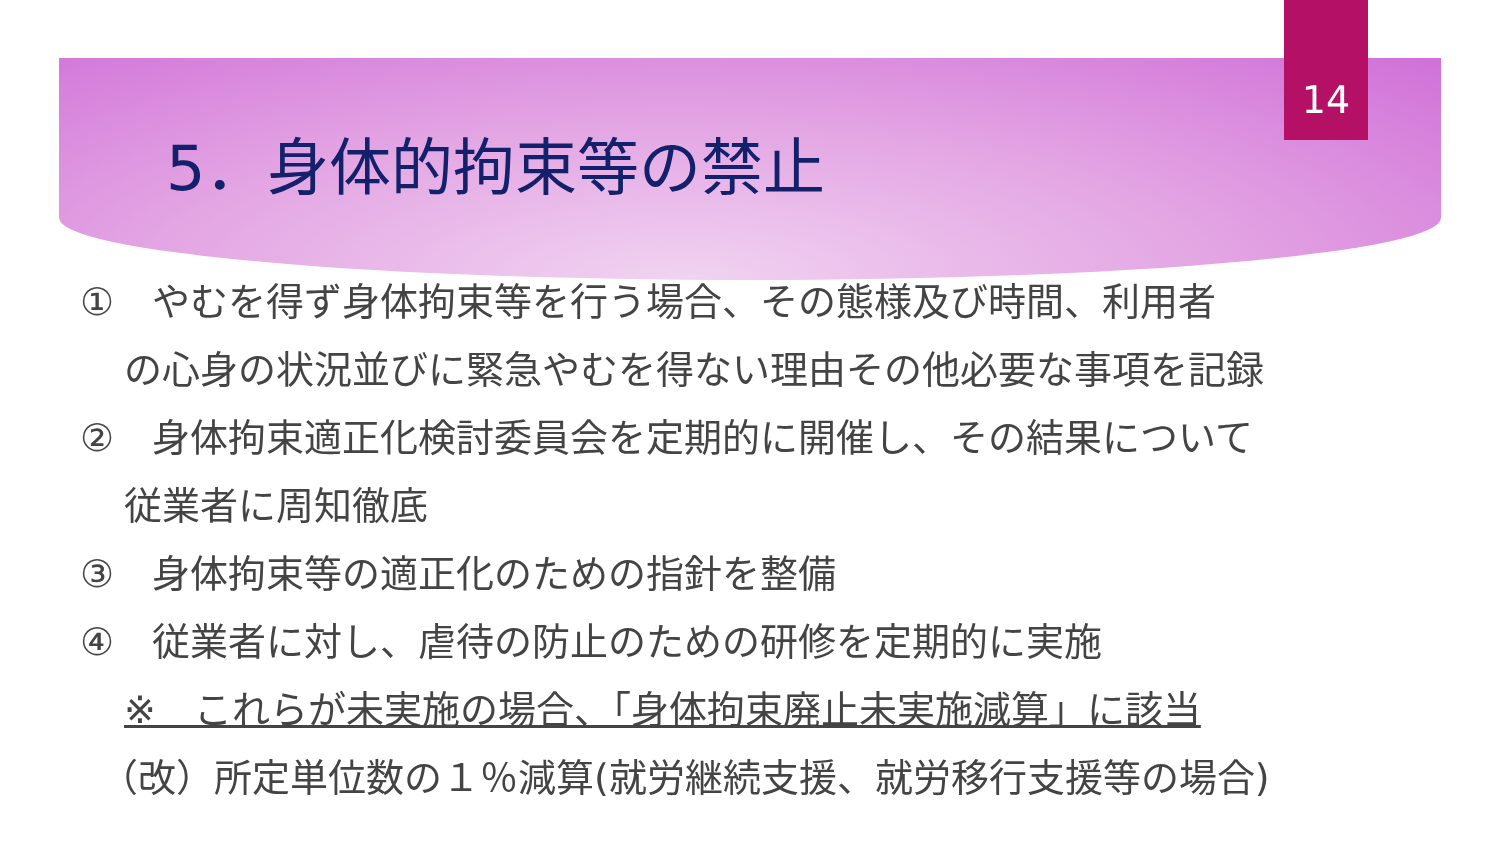14
5．身体的拘束等の禁止
①　やむを得ず身体拘束等を行う場合、その態様及び時間、利用者
の心身の状況並びに緊急やむを得ない理由その他必要な事項を記録
②　身体拘束適正化検討委員会を定期的に開催し、その結果について
従業者に周知徹底
③　身体拘束等の適正化のための指針を整備
④　従業者に対し、虐待の防止のための研修を定期的に実施
※　これらが未実施の場合、「身体拘束廃止未実施減算」に該当
（改）所定単位数の１％減算(就労継続支援、就労移行支援等の場合)